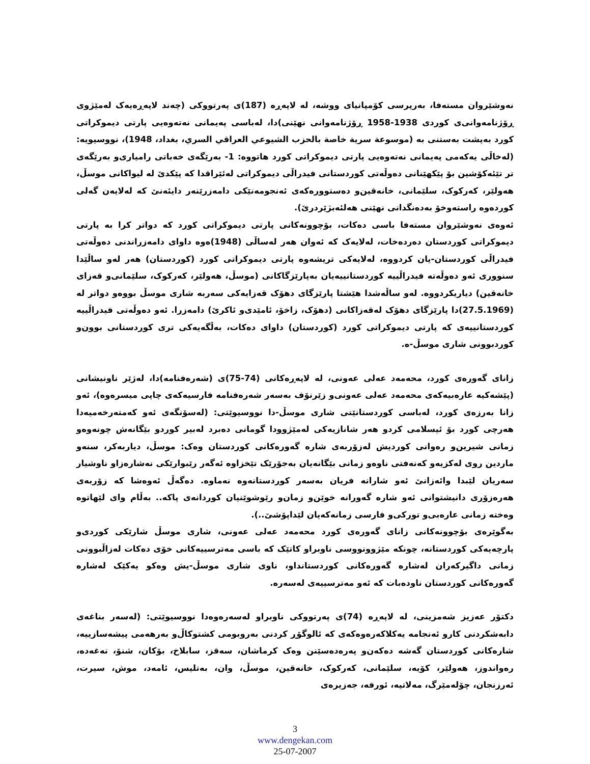نەوشێروان مستەفا، بەرپرسی کۆمپانیای ووشە، لە لاپەڕە (187)ی پەرتووکی (چەند لاپەڕەیەک لەمێژوی ڕۆژنامەوانی‌ی کوردی 1938-1958 ڕۆژنامەوانی نهێنی)دا، لەباسی پەیمانی نەتەوەیی پارتی دیموکراتی کورد بەپشت بەستنی بە (موسوعة سرية خاصة بالحزب الشيوعي العراقي السري، بغداد، 1948)، نووسیویە: (لەخاڵی یەکەمی پەیمانی نەتەوەیی پارتی دیموکراتی کورد هاتووە: 1- بەرێگەی خەباتی رامیاری‌و بەرێگەی تر تێئەکۆشین بۆ پێکهێنانی دەوڵەتی کوردستانی فیدراڵی دیموکراتی لەئێراقدا کە پێکدێ لە لیواکانی موسڵ، هەولێر، کەرکوک، سلێمانی، خانەقین‌و دەستوورەکەی ئەنجومەنێکی دامەزرێنەر دایئەنێ کە لەلایەن گەلی کوردەوە راستەوخۆ بەدەنگدانی نهێنی هەلئەبژێردرێ).
ئەوەی نەوشێروان مستەفا باسی دەکات، بۆچوونەکانی پارتی دیموکراتی کورد کە دواتر کرا بە پارتی دیموکراتی کوردستان دەردەخات، لەلایەک کە ئەوان هەر لەساڵی (1948)ەوە داوای دامەزراندنی دەوڵەتی فیدراڵی کوردستان-یان کردووە، لەلایەکی تریشەوە پارتی دیموکراتی کورد (کوردستان) هەر لەو ساڵێدا سنووری ئەو دەوڵەتە فیدراڵییە کوردستانییەیان بەپارێزگاکانی (موسڵ، هەولێر، کەرکوک، سلێمانی‌و قەزای خانەقین) دیاریکردووە. لەو ساڵەشدا هێشتا پارێزگای دهۆک قەزایەکی سەربە شاری موسڵ بووەو دواتر لە (27.5.1969)دا پارێزگای دهۆک لەقەزاکانی (دهۆک، زاخۆ، ئامێدی‌و ئاکرێ) دامەزرا. ئەو دەوڵەتی فیدراڵییە کوردستانییەی کە پارتی دیموکراتی کورد (کوردستان) داوای دەکات، بەڵگەیەکی تری کوردستانی بوون‌و کوردبوونی شاری موسڵ-ە.
زانای گەورەی کورد، محەمەد عەلی عەونی، لە لاپەڕەکانی (74-75)ی (شەرەفنامە)دا، لەژێر ناونیشانی (پێشەکیە عارەبیەکەی محەمەد عەلی عەونی‌و زێرنۆف بەسەر شەرەفنامە فارسیەکەی چاپی میسرەوە)، ئەو زانا بەرزەی کورد، لەباسی کوردستانێتی شاری موسڵ-دا نووسیوێتی: (لەسۆنگەی ئەو کەمتەرخەمیەدا هەرچی کورد بۆ ئیسلامی کردو هەر شانازیەکی لەمێژوودا گومانی دەبرد لەبیر کوردو بێگانەش چونەوەو زمانی شیرین‌و رەوانی کوردیش لەزۆربەی شارە گەورەکانی کوردستان وەک: موسڵ، دیاربەکر، سنەو ماردین روی لەکزیەو کەنەفتی ناوەو زمانی بێگانەیان بەجۆرێک تێخزاوە ئەگەر رێبوارێکی نەشارەزاو ناوشیار سەریان لێبدا وائەزانێ ئەو شارانە فریان بەسەر کوردستانەوە نەماوە. دەگەڵ ئەوەشا کە زۆربەی هەرەزۆری دانیشتوانی ئەو شارە گەورانە خوێن‌و زمان‌و رێوشوێنیان کوردانەی پاکە.. بەڵام وای لێهاتوە وەختە زمانی عارەبی‌و تورکی‌و فارسی زمانەکەیان لێداپۆشێ..).
بەگوێرەی بۆچوونەکانی زانای گەورەی کورد محەمەد عەلی عەونی، شاری موسڵ شارێکی کوردی‌و پارچەیەکی کوردستانە، چونکە مێژوونووسی ناوبراو کاتێک کە باسی مەترسییەکانی خۆی دەکات لەزاڵبوونی زمانی داگیرکەران لەشارە گەورەکانی کوردستانداو، ناوی شاری موسڵ-یش وەکو یەکێک لەشارە گەورەکانی کوردستان ناودەبات کە ئەو مەترسییەی لەسەرە.
دکتۆر عەزیز شەمزینی، لە لاپەڕە (74)ی پەرتووکی ناوبراو لەسەرەوەدا نووسیوێتی: (لەسەر بناغەی دابەشکردنی کارو ئەنجامە یەکلاکەرەوەکەی کە ئالوگۆڕ کردنی بەروبومی کشتوکاڵ‌و بەرهەمی پیشەسازییە، شارەکانی کوردستان گەشە دەکەن‌و پەرەدەسێنن وەک کرماشان، سەقز، سابلاخ، بۆکان، شنۆ، نەغەدە، رەواندوز، هەولێر، کۆیە، سلێمانی، کەرکوک، خانەقین، موسڵ، وان، بەتلیس، ئامەد، موش، سیرت، ئەرزنجان، چۆلەمێرگ، مەلاتیە، ئورفە، جەزیرەی
3
www.dengekan.com
25-07-2007